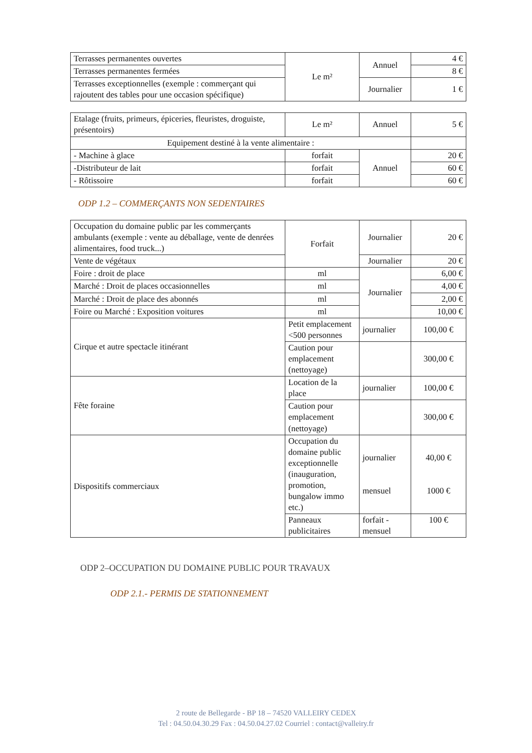| Terrasses permanentes ouvertes | Le m² | Annuel | 4 € |
| Terrasses permanentes fermées | | | 8 € |
| Terrasses exceptionnelles (exemple : commerçant qui rajoutent des tables pour une occasion spécifique) | | Journalier | 1 € |
| Etalage (fruits, primeurs, épiceries, fleuristes, droguiste, présentoirs) | Le m² | Annuel | 5 € |
| Equipement destiné à la vente alimentaire : | | | |
| - Machine à glace | forfait | Annuel | 20 € |
| -Distributeur de lait | forfait | | 60 € |
| - Rôtissoire | forfait | | 60 € |
ODP 1.2 – COMMERÇANTS NON SEDENTAIRES
| Occupation du domaine public par les commerçants ambulants (exemple : vente au déballage, vente de denrées alimentaires, food truck...) | Forfait | Journalier | 20 € |
| Vente de végétaux | | Journalier | 20 € |
| Foire : droit de place | ml | Journalier | 6,00 € |
| Marché : Droit de places occasionnelles | ml | | 4,00 € |
| Marché : Droit de place des abonnés | ml | | 2,00 € |
| Foire ou Marché : Exposition voitures | ml | | 10,00 € |
| Cirque et autre spectacle itinérant | Petit emplacement <500 personnes | journalier | 100,00 € |
| | Caution pour emplacement (nettoyage) | | 300,00 € |
| Fête foraine | Location de la place | journalier | 100,00 € |
| | Caution pour emplacement (nettoyage) | | 300,00 € |
| Dispositifs commerciaux | Occupation du domaine public exceptionnelle (inauguration, promotion, bungalow immo etc.) | journalier mensuel | 40,00 € 1000 € |
| | Panneaux publicitaires | forfait - mensuel | 100 € |
ODP 2–OCCUPATION DU DOMAINE PUBLIC POUR TRAVAUX
ODP 2.1.- PERMIS DE STATIONNEMENT
2 route de Bellegarde - BP 18 – 74520 VALLEIRY CEDEX
Tel : 04.50.04.30.29 Fax : 04.50.04.27.02 Courriel : contact@valleiry.fr